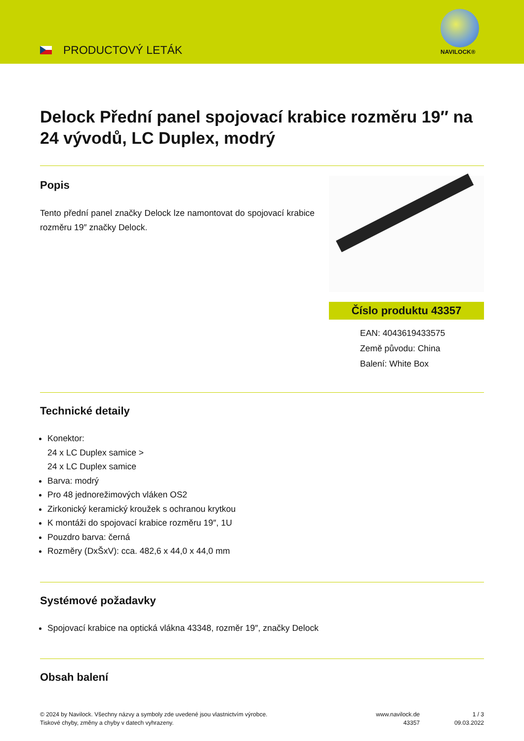PRODUCTOVÝ LETÁK NAVILOCK®
Delock Přední panel spojovací krabice rozměru 19″ na 24 vývodů, LC Duplex, modrý
Popis
Tento přední panel značky Delock lze namontovat do spojovací krabice rozměru 19″ značky Delock.
Číslo produktu 43357
EAN: 4043619433575
Země původu: China
Balení: White Box
Technické detaily
Konektor:
24 x LC Duplex samice >
24 x LC Duplex samice
Barva: modrý
Pro 48 jednorežimových vláken OS2
Zirkonický keramický kroužek s ochranou krytkou
K montáži do spojovací krabice rozměru 19″, 1U
Pouzdro barva: černá
Rozměry (DxŠxV): cca. 482,6 x 44,0 x 44,0 mm
Systémové požadavky
Spojovací krabice na optická vlákna 43348, rozměr 19″, značky Delock
Obsah balení
© 2024 by Navilock. Všechny názvy a symboly zde uvedené jsou vlastnictvím výrobce.
Tiskové chyby, změny a chyby v datech vyhrazeny.
www.navilock.de
43357
1 / 3
09.03.2022